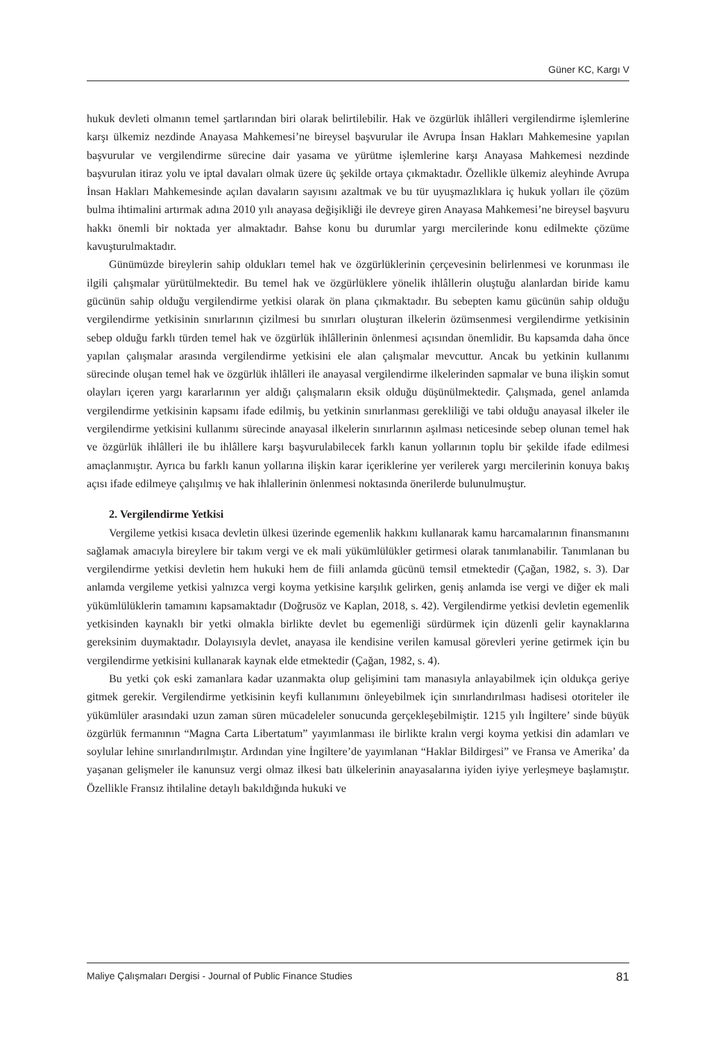Güner KC, Kargı V
hukuk devleti olmanın temel şartlarından biri olarak belirtilebilir. Hak ve özgürlük ihlâlleri vergilendirme işlemlerine karşı ülkemiz nezdinde Anayasa Mahkemesi’ne bireysel başvurular ile Avrupa İnsan Hakları Mahkemesine yapılan başvurular ve vergilendirme sürecine dair yasama ve yürütme işlemlerine karşı Anayasa Mahkemesi nezdinde başvurulan itiraz yolu ve iptal davaları olmak üzere üç şekilde ortaya çıkmaktadır. Özellikle ülkemiz aleyhinde Avrupa İnsan Hakları Mahkemesinde açılan davaların sayısını azaltmak ve bu tür uyuşmazlıklara iç hukuk yolları ile çözüm bulma ihtimalini artırmak adına 2010 yılı anayasa değişikliği ile devreye giren Anayasa Mahkemesi’ne bireysel başvuru hakkı önemli bir noktada yer almaktadır. Bahse konu bu durumlar yargı mercilerinde konu edilmekte çözüme kavuşturulmaktadır.
Günümüzde bireylerin sahip oldukları temel hak ve özgürlüklerinin çerçevesinin belirlenmesi ve korunması ile ilgili çalışmalar yürütülmektedir. Bu temel hak ve özgürlüklere yönelik ihlâllerin oluştuğu alanlardan biride kamu gücünün sahip olduğu vergilendirme yetkisi olarak ön plana çıkmaktadır. Bu sebepten kamu gücünün sahip olduğu vergilendirme yetkisinin sınırlarının çizilmesi bu sınırları oluşturan ilkelerin özümsenmesi vergilendirme yetkisinin sebep olduğu farklı türden temel hak ve özgürlük ihlâllerinin önlenmesi açısından önemlidir. Bu kapsamda daha önce yapılan çalışmalar arasında vergilendirme yetkisini ele alan çalışmalar mevcuttur. Ancak bu yetkinin kullanımı sürecinde oluşan temel hak ve özgürlük ihlâlleri ile anayasal vergilendirme ilkelerinden sapmalar ve buna ilişkin somut olayları içeren yargı kararlarının yer aldığı çalışmaların eksik olduğu düşünülmektedir. Çalışmada, genel anlamda vergilendirme yetkisinin kapsamı ifade edilmiş, bu yetkinin sınırlanması gerekliliği ve tabi olduğu anayasal ilkeler ile vergilendirme yetkisini kullanımı sürecinde anayasal ilkelerin sınırlarının aşılması neticesinde sebep olunan temel hak ve özgürlük ihlâlleri ile bu ihlâllere karşı başvurulabilecek farklı kanun yollarının toplu bir şekilde ifade edilmesi amaçlanmıştır. Ayrıca bu farklı kanun yollarına ilişkin karar içeriklerine yer verilerek yargı mercilerinin konuya bakış açısı ifade edilmeye çalışılmış ve hak ihlallerinin önlenmesi noktasında önerilerde bulunulmuştur.
2. Vergilendirme Yetkisi
Vergileme yetkisi kısaca devletin ülkesi üzerinde egemenlik hakkını kullanarak kamu harcamalarının finansmanını sağlamak amacıyla bireylere bir takım vergi ve ek mali yükümlülükler getirmesi olarak tanımlanabilir. Tanımlanan bu vergilendirme yetkisi devletin hem hukuki hem de fiili anlamda gücünü temsil etmektedir (Çağan, 1982, s. 3). Dar anlamda vergileme yetkisi yalnızca vergi koyma yetkisine karşılık gelirken, geniş anlamda ise vergi ve diğer ek mali yükümlülüklerin tamamını kapsamaktadır (Doğrusöz ve Kaplan, 2018, s. 42). Vergilendirme yetkisi devletin egemenlik yetkisinden kaynaklı bir yetki olmakla birlikte devlet bu egemenliği sürdürmek için düzenli gelir kaynaklarına gereksinim duymaktadır. Dolayısıyla devlet, anayasa ile kendisine verilen kamusal görevleri yerine getirmek için bu vergilendirme yetkisini kullanarak kaynak elde etmektedir (Çağan, 1982, s. 4).
Bu yetki çok eski zamanlara kadar uzanmakta olup gelişimini tam manasıyla anlayabilmek için oldukça geriye gitmek gerekir. Vergilendirme yetkisinin keyfi kullanımını önleyebilmek için sınırlandırılması hadisesi otoriteler ile yükümlüler arasındaki uzun zaman süren mücadeleler sonucunda gerçekleşebilmiştir. 1215 yılı İngiltere’ sinde büyük özgürlük fermanının “Magna Carta Libertatum” yayımlanması ile birlikte kralın vergi koyma yetkisi din adamları ve soylular lehine sınırlandırılmıştır. Ardından yine İngiltere’de yayımlanan “Haklar Bildirgesi” ve Fransa ve Amerika’ da yaşanan gelişmeler ile kanunsuz vergi olmaz ilkesi batı ülkelerinin anayasalarına iyiden iyiye yerleşmeye başlamıştır. Özellikle Fransız ihtilaline detaylı bakıldığında hukuki ve
Maliye Çalışmaları Dergisi - Journal of Public Finance Studies 81